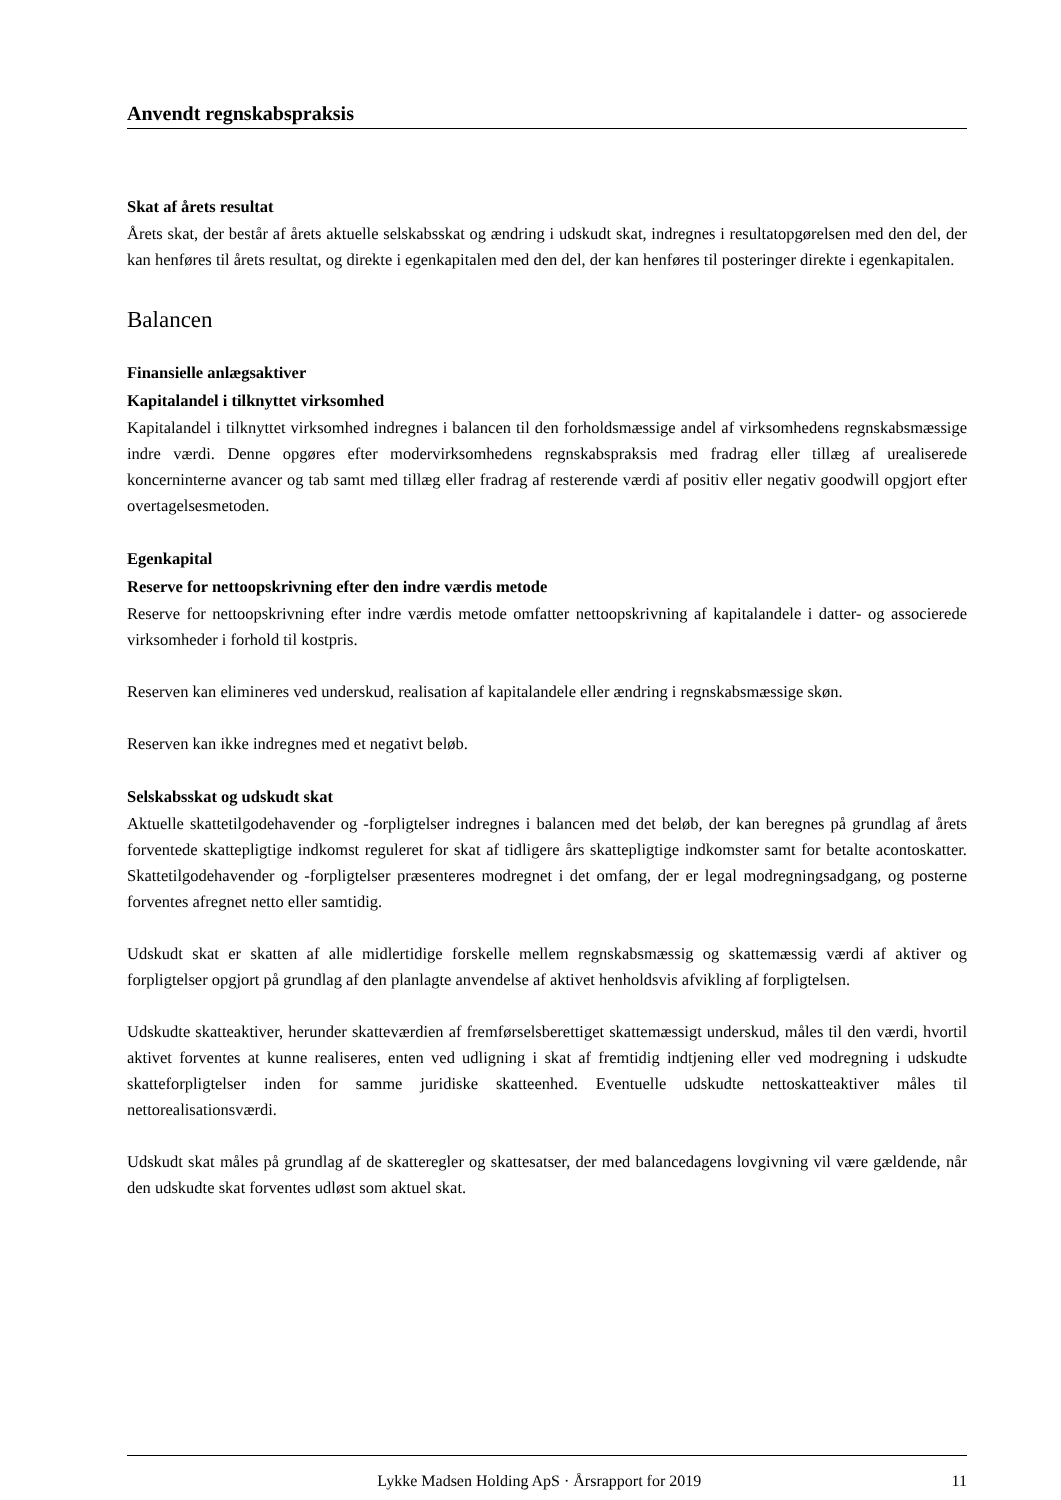Anvendt regnskabspraksis
Skat af årets resultat
Årets skat, der består af årets aktuelle selskabsskat og ændring i udskudt skat, indregnes i resultatopgørelsen med den del, der kan henføres til årets resultat, og direkte i egenkapitalen med den del, der kan henføres til posteringer direkte i egenkapitalen.
Balancen
Finansielle anlægsaktiver
Kapitalandel i tilknyttet virksomhed
Kapitalandel i tilknyttet virksomhed indregnes i balancen til den forholdsmæssige andel af virksomhedens regnskabsmæssige indre værdi. Denne opgøres efter modervirksomhedens regnskabspraksis med fradrag eller tillæg af urealiserede koncerninterne avancer og tab samt med tillæg eller fradrag af resterende værdi af positiv eller negativ goodwill opgjort efter overtagelsesmetoden.
Egenkapital
Reserve for nettoopskrivning efter den indre værdis metode
Reserve for nettoopskrivning efter indre værdis metode omfatter nettoopskrivning af kapitalandele i datter- og associerede virksomheder i forhold til kostpris.
Reserven kan elimineres ved underskud, realisation af kapitalandele eller ændring i regnskabsmæssige skøn.
Reserven kan ikke indregnes med et negativt beløb.
Selskabsskat og udskudt skat
Aktuelle skattetilgodehavender og -forpligtelser indregnes i balancen med det beløb, der kan beregnes på grundlag af årets forventede skattepligtige indkomst reguleret for skat af tidligere års skattepligtige indkomster samt for betalte acontoskatter. Skattetilgodehavender og -forpligtelser præsenteres modregnet i det omfang, der er legal modregningsadgang, og posterne forventes afregnet netto eller samtidig.
Udskudt skat er skatten af alle midlertidige forskelle mellem regnskabsmæssig og skattemæssig værdi af aktiver og forpligtelser opgjort på grundlag af den planlagte anvendelse af aktivet henholdsvis afvikling af forpligtelsen.
Udskudte skatteaktiver, herunder skatteværdien af fremførselsberettiget skattemæssigt underskud, måles til den værdi, hvortil aktivet forventes at kunne realiseres, enten ved udligning i skat af fremtidig indtjening eller ved modregning i udskudte skatteforpligtelser inden for samme juridiske skatteenhed. Eventuelle udskudte nettoskatteaktiver måles til nettorealisationsværdi.
Udskudt skat måles på grundlag af de skatteregler og skattesatser, der med balancedagens lovgivning vil være gældende, når den udskudte skat forventes udløst som aktuel skat.
Lykke Madsen Holding ApS · Årsrapport for 2019 11